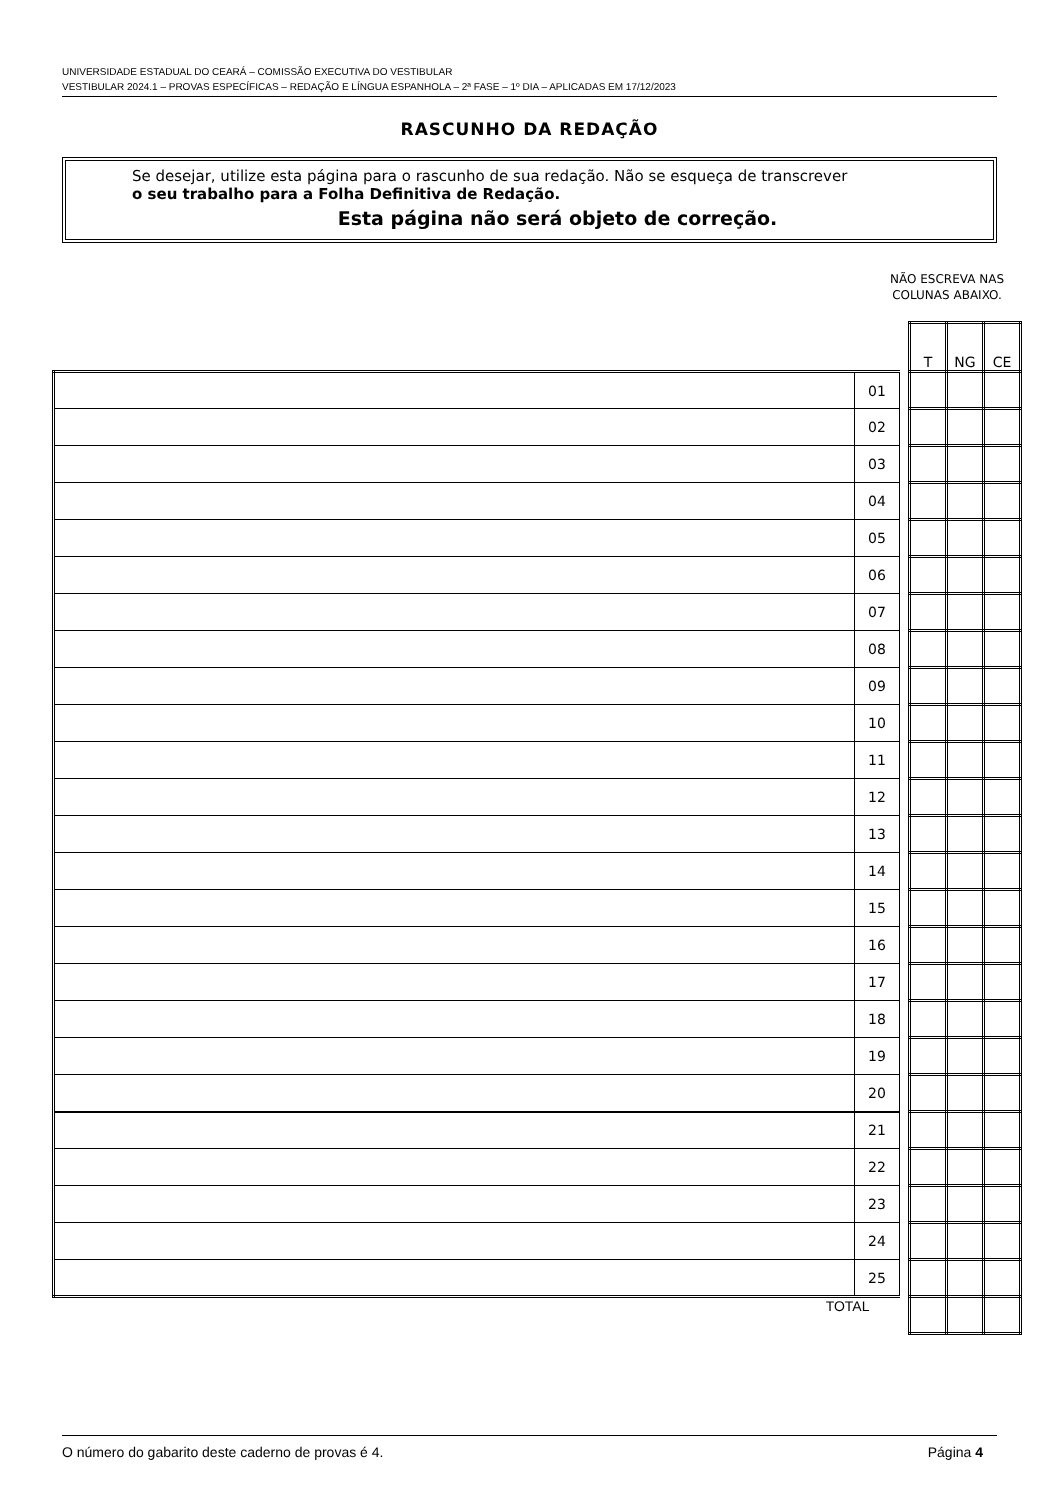UNIVERSIDADE ESTADUAL DO CEARÁ – COMISSÃO EXECUTIVA DO VESTIBULAR
VESTIBULAR 2024.1 – PROVAS ESPECÍFICAS – REDAÇÃO E LÍNGUA ESPANHOLA – 2ª FASE – 1º DIA – APLICADAS EM 17/12/2023
RASCUNHO DA REDAÇÃO
Se desejar, utilize esta página para o rascunho de sua redação. Não se esqueça de transcrever
o seu trabalho para a Folha Definitiva de Redação.
Esta página não será objeto de correção.
NÃO ESCREVA NAS COLUNAS ABAIXO.
| | | | T | NG | CE |
| | 01 | | | | |
| | 02 | | | | |
| | 03 | | | | |
| | 04 | | | | |
| | 05 | | | | |
| | 06 | | | | |
| | 07 | | | | |
| | 08 | | | | |
| | 09 | | | | |
| | 10 | | | | |
| | 11 | | | | |
| | 12 | | | | |
| | 13 | | | | |
| | 14 | | | | |
| | 15 | | | | |
| | 16 | | | | |
| | 17 | | | | |
| | 18 | | | | |
| | 19 | | | | |
| | 20 | | | | |
| | 21 | | | | |
| | 22 | | | | |
| | 23 | | | | |
| | 24 | | | | |
| | 25 | | | | |
| TOTAL | | | | | |
O número do gabarito deste caderno de provas é 4. Página 4